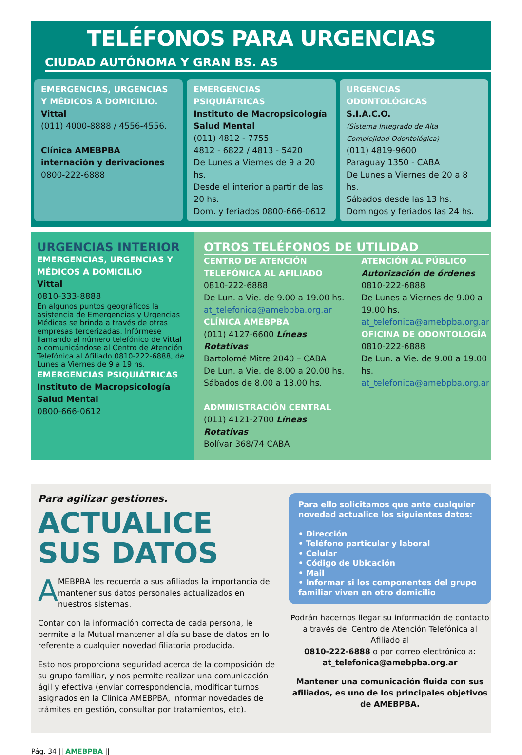TELÉFONOS PARA URGENCIAS
CIUDAD AUTÓNOMA Y GRAN BS. AS
EMERGENCIAS, URGENCIAS Y MÉDICOS A DOMICILIO.
Vittal
(011) 4000-8888 / 4556-4556.
Clínica AMEBPBA internación y derivaciones
0800-222-6888
EMERGENCIAS PSIQUIÁTRICAS
Instituto de Macropsicología Salud Mental
(011) 4812 - 7755
4812 - 6822 / 4813 - 5420
De Lunes a Viernes de 9 a 20 hs.
Desde el interior a partir de las 20 hs.
Dom. y feriados 0800-666-0612
URGENCIAS ODONTOLÓGICAS
S.I.A.C.O.
(Sistema Integrado de Alta Complejidad Odontológica)
(011) 4819-9600
Paraguay 1350 - CABA
De Lunes a Viernes de 20 a 8 hs.
Sábados desde las 13 hs.
Domingos y feriados las 24 hs.
URGENCIAS INTERIOR
EMERGENCIAS, URGENCIAS Y MÉDICOS A DOMICILIO
Vittal
0810-333-8888
En algunos puntos geográficos la asistencia de Emergencias y Urgencias Médicas se brinda a través de otras empresas tercerizadas. Infórmese llamando al número telefónico de Vittal o comunicándose al Centro de Atención Telefónica al Afiliado 0810-222-6888, de Lunes a Viernes de 9 a 19 hs.
EMERGENCIAS PSIQUIÁTRICAS
Instituto de Macropsicología Salud Mental
0800-666-0612
OTROS TELÉFONOS DE UTILIDAD
CENTRO DE ATENCIÓN TELEFÓNICA AL AFILIADO
0810-222-6888
De Lun. a Vie. de 9.00 a 19.00 hs.
at_telefonica@amebpba.org.ar
CLÍNICA AMEBPBA
(011) 4127-6600 Líneas Rotativas
Bartolomé Mitre 2040 – CABA
De Lun. a Vie. de 8.00 a 20.00 hs.
Sábados de 8.00 a 13.00 hs.
ADMINISTRACIÓN CENTRAL
(011) 4121-2700 Líneas Rotativas
Bolívar 368/74 CABA
ATENCIÓN AL PÚBLICO
Autorización de órdenes
0810-222-6888
De Lunes a Viernes de 9.00 a 19.00 hs.
at_telefonica@amebpba.org.ar
OFICINA DE ODONTOLOGÍA
0810-222-6888
De Lun. a Vie. de 9.00 a 19.00 hs.
at_telefonica@amebpba.org.ar
Para agilizar gestiones.
ACTUALICE
SUS DATOS
AMEBPBA les recuerda a sus afiliados la importancia de mantener sus datos personales actualizados en nuestros sistemas.
Contar con la información correcta de cada persona, le permite a la Mutual mantener al día su base de datos en lo referente a cualquier novedad filiatoria producida.
Esto nos proporciona seguridad acerca de la composición de su grupo familiar, y nos permite realizar una comunicación ágil y efectiva (enviar correspondencia, modificar turnos asignados en la Clínica AMEBPBA, informar novedades de trámites en gestión, consultar por tratamientos, etc).
Para ello solicitamos que ante cualquier novedad actualice los siguientes datos:
• Dirección
• Teléfono particular y laboral
• Celular
• Código de Ubicación
• Mail
• Informar si los componentes del grupo familiar viven en otro domicilio
Podrán hacernos llegar su información de contacto a través del Centro de Atención Telefónica al Afiliado al
0810-222-6888 o por correo electrónico a:
at_telefonica@amebpba.org.ar
Mantener una comunicación fluida con sus afiliados, es uno de los principales objetivos de AMEBPBA.
Pág. 34 || AMEBPBA ||